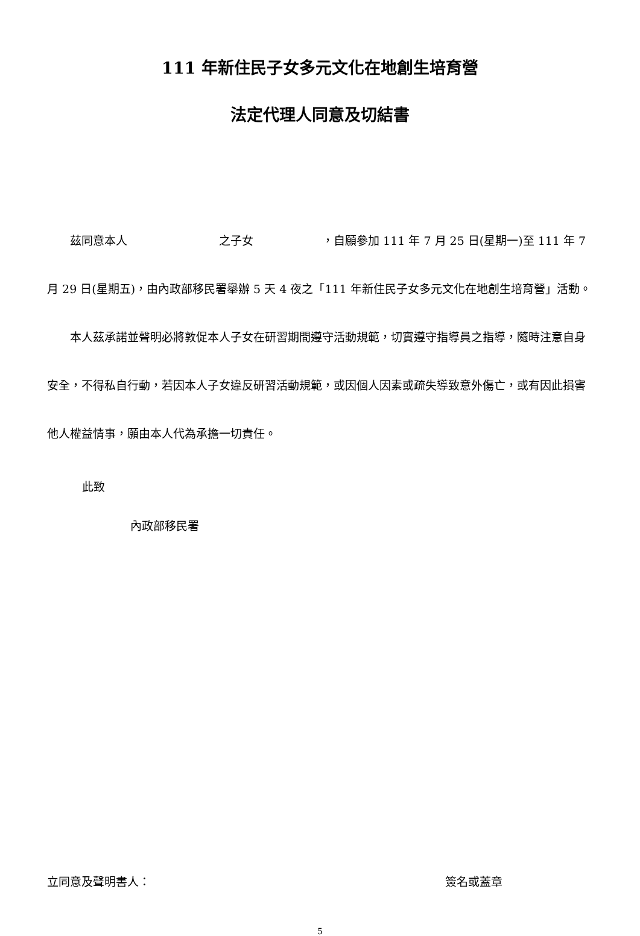111 年新住民子女多元文化在地創生培育營
法定代理人同意及切結書
茲同意本人　　　　　　　　之子女　　　　　　，自願參加 111 年 7 月 25 日(星期一)至 111 年 7 月 29 日(星期五)，由內政部移民署舉辦 5 天 4 夜之「111 年新住民子女多元文化在地創生培育營」活動。
本人茲承諾並聲明必將敦促本人子女在研習期間遵守活動規範，切實遵守指導員之指導，隨時注意自身安全，不得私自行動，若因本人子女違反研習活動規範，或因個人因素或疏失導致意外傷亡，或有因此損害他人權益情事，願由本人代為承擔一切責任。
此致
內政部移民署
立同意及聲明書人： 簽名或蓋章
5